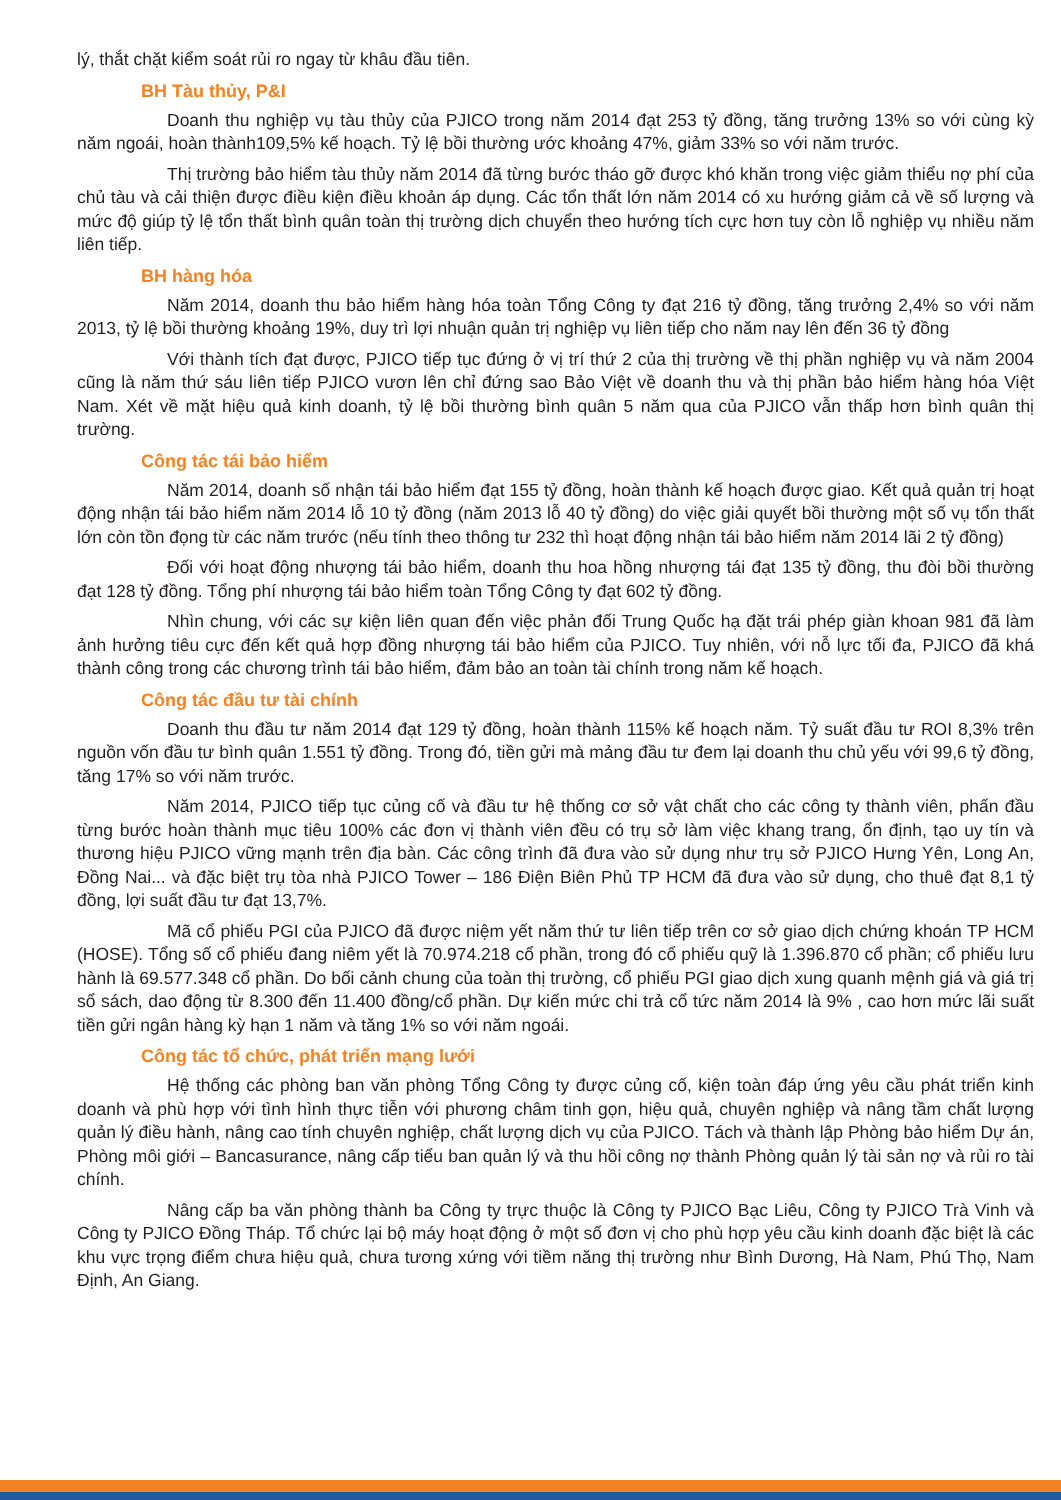lý, thắt chặt kiểm soát rủi ro ngay từ khâu đầu tiên.
BH Tàu thủy, P&I
Doanh thu nghiệp vụ tàu thủy của PJICO trong năm 2014 đạt 253 tỷ đồng, tăng trưởng 13% so với cùng kỳ năm ngoái, hoàn thành109,5% kế hoạch. Tỷ lệ bồi thường ước khoảng 47%, giảm 33% so với năm trước.
Thị trường bảo hiểm tàu thủy năm 2014 đã từng bước tháo gỡ được khó khăn trong việc giảm thiểu nợ phí của chủ tàu và cải thiện được điều kiện điều khoản áp dụng. Các tổn thất lớn năm 2014 có xu hướng giảm cả về số lượng và mức độ giúp tỷ lệ tổn thất bình quân toàn thị trường dịch chuyển theo hướng tích cực hơn tuy còn lỗ nghiệp vụ nhiều năm liên tiếp.
BH hàng hóa
Năm 2014, doanh thu bảo hiểm hàng hóa toàn Tổng Công ty đạt 216 tỷ đồng, tăng trưởng 2,4% so với năm 2013, tỷ lệ bồi thường khoảng 19%, duy trì lợi nhuận quản trị nghiệp vụ liên tiếp cho năm nay lên đến 36 tỷ đồng
Với thành tích đạt được, PJICO tiếp tục đứng ở vị trí thứ 2 của thị trường về thị phần nghiệp vụ và năm 2004 cũng là năm thứ sáu liên tiếp PJICO vươn lên chỉ đứng sao Bảo Việt về doanh thu và thị phần bảo hiểm hàng hóa Việt Nam. Xét về mặt hiệu quả kinh doanh, tỷ lệ bồi thường bình quân 5 năm qua của PJICO vẫn thấp hơn bình quân thị trường.
Công tác tái bảo hiểm
Năm 2014, doanh số nhận tái bảo hiểm đạt 155 tỷ đồng, hoàn thành kế hoạch được giao. Kết quả quản trị hoạt động nhận tái bảo hiểm năm 2014 lỗ 10 tỷ đồng (năm 2013 lỗ 40 tỷ đồng) do việc giải quyết bồi thường một số vụ tổn thất lớn còn tồn đọng từ các năm trước (nếu tính theo thông tư 232 thì hoạt động nhận tái bảo hiểm năm 2014 lãi 2 tỷ đồng)
Đối với hoạt động nhượng tái bảo hiểm, doanh thu hoa hồng nhượng tái đạt 135 tỷ đồng, thu đòi bồi thường đạt 128 tỷ đồng. Tổng phí nhượng tái bảo hiểm toàn Tổng Công ty đạt 602 tỷ đồng.
Nhìn chung, với các sự kiện liên quan đến việc phản đối Trung Quốc hạ đặt trái phép giàn khoan 981 đã làm ảnh hưởng tiêu cực đến kết quả hợp đồng nhượng tái bảo hiểm của PJICO. Tuy nhiên, với nỗ lực tối đa, PJICO đã khá thành công trong các chương trình tái bảo hiểm, đảm bảo an toàn tài chính trong năm kế hoạch.
Công tác đầu tư tài chính
Doanh thu đầu tư năm 2014 đạt 129 tỷ đồng, hoàn thành 115% kế hoạch năm. Tỷ suất đầu tư ROI 8,3% trên nguồn vốn đầu tư bình quân 1.551 tỷ đồng. Trong đó, tiền gửi mà mảng đầu tư đem lại doanh thu chủ yếu với 99,6 tỷ đồng, tăng 17% so với năm trước.
Năm 2014, PJICO tiếp tục củng cố và đầu tư hệ thống cơ sở vật chất cho các công ty thành viên, phấn đầu từng bước hoàn thành mục tiêu 100% các đơn vị thành viên đều có trụ sở làm việc khang trang, ổn định, tạo uy tín và thương hiệu PJICO vững mạnh trên địa bàn. Các công trình đã đưa vào sử dụng như trụ sở PJICO Hưng Yên, Long An, Đồng Nai... và đặc biệt trụ tòa nhà PJICO Tower – 186 Điện Biên Phủ TP HCM đã đưa vào sử dụng, cho thuê đạt 8,1 tỷ đồng, lợi suất đầu tư đạt 13,7%.
Mã cổ phiếu PGI của PJICO đã được niệm yết năm thứ tư liên tiếp trên cơ sở giao dịch chứng khoán TP HCM (HOSE). Tổng số cổ phiếu đang niêm yết là 70.974.218 cổ phần, trong đó cổ phiếu quỹ là 1.396.870 cổ phần; cổ phiếu lưu hành là 69.577.348 cổ phần. Do bối cảnh chung của toàn thị trường, cổ phiếu PGI giao dịch xung quanh mệnh giá và giá trị sổ sách, dao động từ 8.300 đến 11.400 đồng/cổ phần. Dự kiến mức chi trả cổ tức năm 2014 là 9% , cao hơn mức lãi suất tiền gửi ngân hàng kỳ hạn 1 năm và tăng 1% so với năm ngoái.
Công tác tổ chức, phát triển mạng lưới
Hệ thống các phòng ban văn phòng Tổng Công ty được củng cố, kiện toàn đáp ứng yêu cầu phát triển kinh doanh và phù hợp với tình hình thực tiễn với phương châm tinh gọn, hiệu quả, chuyên nghiệp và nâng tầm chất lượng quản lý điều hành, nâng cao tính chuyên nghiệp, chất lượng dịch vụ của PJICO. Tách và thành lập Phòng bảo hiểm Dự án, Phòng môi giới – Bancasurance, nâng cấp tiểu ban quản lý và thu hồi công nợ thành Phòng quản lý tài sản nợ và rủi ro tài chính.
Nâng cấp ba văn phòng thành ba Công ty trực thuộc là Công ty PJICO Bạc Liêu, Công ty PJICO Trà Vinh và Công ty PJICO Đồng Tháp. Tổ chức lại bộ máy hoạt động ở một số đơn vị cho phù hợp yêu cầu kinh doanh đặc biệt là các khu vực trọng điểm chưa hiệu quả, chưa tương xứng với tiềm năng thị trường như Bình Dương, Hà Nam, Phú Thọ, Nam Định, An Giang.